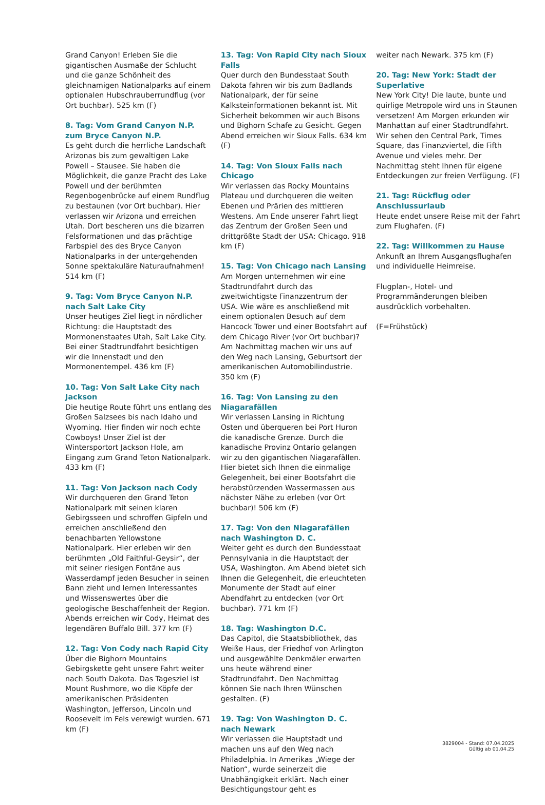Grand Canyon! Erleben Sie die gigantischen Ausmaße der Schlucht und die ganze Schönheit des gleichnamigen Nationalparks auf einem optionalen Hubschrauberrundflug (vor Ort buchbar). 525 km (F)
8. Tag: Vom Grand Canyon N.P. zum Bryce Canyon N.P.
Es geht durch die herrliche Landschaft Arizonas bis zum gewaltigen Lake Powell – Stausee. Sie haben die Möglichkeit, die ganze Pracht des Lake Powell und der berühmten Regenbogenbrücke auf einem Rundflug zu bestaunen (vor Ort buchbar). Hier verlassen wir Arizona und erreichen Utah. Dort bescheren uns die bizarren Felsformationen und das prächtige Farbspiel des des Bryce Canyon Nationalparks in der untergehenden Sonne spektakuläre Naturaufnahmen! 514 km (F)
9. Tag: Vom Bryce Canyon N.P. nach Salt Lake City
Unser heutiges Ziel liegt in nördlicher Richtung: die Hauptstadt des Mormonenstaates Utah, Salt Lake City. Bei einer Stadtrundfahrt besichtigen wir die Innenstadt und den Mormonentempel. 436 km (F)
10. Tag: Von Salt Lake City nach Jackson
Die heutige Route führt uns entlang des Großen Salzsees bis nach Idaho und Wyoming. Hier finden wir noch echte Cowboys! Unser Ziel ist der Wintersportort Jackson Hole, am Eingang zum Grand Teton Nationalpark. 433 km (F)
11. Tag: Von Jackson nach Cody
Wir durchqueren den Grand Teton Nationalpark mit seinen klaren Gebirgsseen und schroffen Gipfeln und erreichen anschließend den benachbarten Yellowstone Nationalpark. Hier erleben wir den berühmten „Old Faithful-Geysir“, der mit seiner riesigen Fontäne aus Wasserdampf jeden Besucher in seinen Bann zieht und lernen Interessantes und Wissenswertes über die geologische Beschaffenheit der Region. Abends erreichen wir Cody, Heimat des legendären Buffalo Bill. 377 km (F)
12. Tag: Von Cody nach Rapid City
Über die Bighorn Mountains Gebirgskette geht unsere Fahrt weiter nach South Dakota. Das Tagesziel ist Mount Rushmore, wo die Köpfe der amerikanischen Präsidenten Washington, Jefferson, Lincoln und Roosevelt im Fels verewigt wurden. 671 km (F)
13. Tag: Von Rapid City nach Sioux Falls
Quer durch den Bundesstaat South Dakota fahren wir bis zum Badlands Nationalpark, der für seine Kalksteinformationen bekannt ist. Mit Sicherheit bekommen wir auch Bisons und Bighorn Schafe zu Gesicht. Gegen Abend erreichen wir Sioux Falls. 634 km (F)
14. Tag: Von Sioux Falls nach Chicago
Wir verlassen das Rocky Mountains Plateau und durchqueren die weiten Ebenen und Prärien des mittleren Westens. Am Ende unserer Fahrt liegt das Zentrum der Großen Seen und drittgrößte Stadt der USA: Chicago. 918 km (F)
15. Tag: Von Chicago nach Lansing
Am Morgen unternehmen wir eine Stadtrundfahrt durch das zweitwichtigste Finanzzentrum der USA. Wie wäre es anschließend mit einem optionalen Besuch auf dem Hancock Tower und einer Bootsfahrt auf dem Chicago River (vor Ort buchbar)? Am Nachmittag machen wir uns auf den Weg nach Lansing, Geburtsort der amerikanischen Automobilindustrie. 350 km (F)
16. Tag: Von Lansing zu den Niagarafällen
Wir verlassen Lansing in Richtung Osten und überqueren bei Port Huron die kanadische Grenze. Durch die kanadische Provinz Ontario gelangen wir zu den gigantischen Niagarafällen. Hier bietet sich Ihnen die einmalige Gelegenheit, bei einer Bootsfahrt die herabstürzenden Wassermassen aus nächster Nähe zu erleben (vor Ort buchbar)! 506 km (F)
17. Tag: Von den Niagarafällen nach Washington D. C.
Weiter geht es durch den Bundesstaat Pennsylvania in die Hauptstadt der USA, Washington. Am Abend bietet sich Ihnen die Gelegenheit, die erleuchteten Monumente der Stadt auf einer Abendfahrt zu entdecken (vor Ort buchbar). 771 km (F)
18. Tag: Washington D.C.
Das Capitol, die Staatsbibliothek, das Weiße Haus, der Friedhof von Arlington und ausgewählte Denkmäler erwarten uns heute während einer Stadtrundfahrt. Den Nachmittag können Sie nach Ihren Wünschen gestalten. (F)
19. Tag: Von Washington D. C. nach Newark
Wir verlassen die Hauptstadt und machen uns auf den Weg nach Philadelphia. In Amerikas „Wiege der Nation“, wurde seinerzeit die Unabhängigkeit erklärt. Nach einer Besichtigungstour geht es
weiter nach Newark. 375 km (F)
20. Tag: New York: Stadt der Superlative
New York City! Die laute, bunte und quirlige Metropole wird uns in Staunen versetzen! Am Morgen erkunden wir Manhattan auf einer Stadtrundfahrt. Wir sehen den Central Park, Times Square, das Finanzviertel, die Fifth Avenue und vieles mehr. Der Nachmittag steht Ihnen für eigene Entdeckungen zur freien Verfügung. (F)
21. Tag: Rückflug oder Anschlussurlaub
Heute endet unsere Reise mit der Fahrt zum Flughafen. (F)
22. Tag: Willkommen zu Hause
Ankunft an Ihrem Ausgangsflughafen und individuelle Heimreise.
Flugplan-, Hotel- und Programmänderungen bleiben ausdrücklich vorbehalten.
(F=Frühstück)
3829004 - Stand: 07.04.2025
Gültig ab 01.04.25